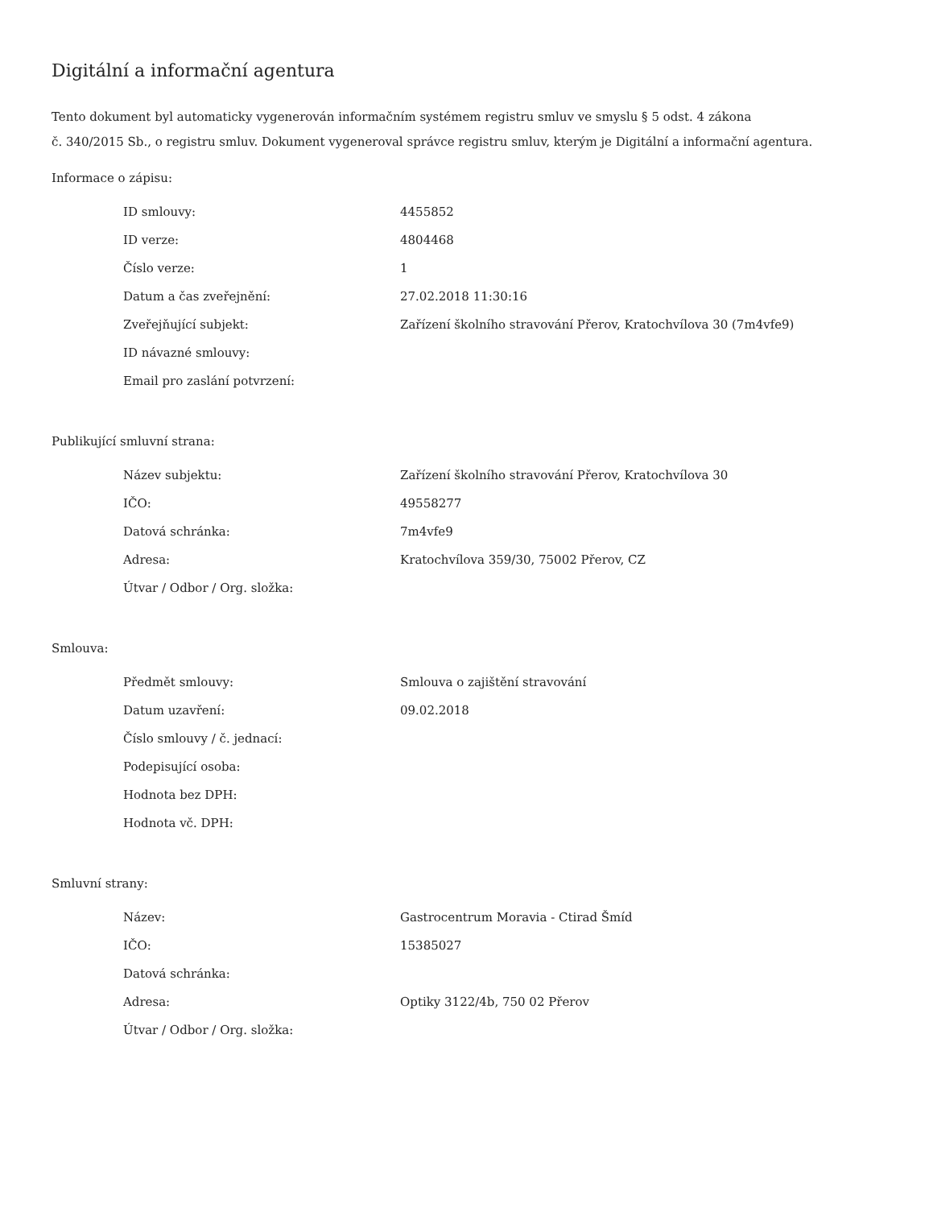Digitální a informační agentura
Tento dokument byl automaticky vygenerován informačním systémem registru smluv ve smyslu § 5 odst. 4 zákona
č. 340/2015 Sb., o registru smluv. Dokument vygeneroval správce registru smluv, kterým je Digitální a informační agentura.
Informace o zápisu:
| ID smlouvy: | 4455852 |
| ID verze: | 4804468 |
| Číslo verze: | 1 |
| Datum a čas zveřejnění: | 27.02.2018 11:30:16 |
| Zveřejňující subjekt: | Zařízení školního stravování Přerov, Kratochvílova 30 (7m4vfe9) |
| ID návazné smlouvy: | |
| Email pro zaslání potvrzení: | |
Publikující smluvní strana:
| Název subjektu: | Zařízení školního stravování Přerov, Kratochvílova 30 |
| IČO: | 49558277 |
| Datová schránka: | 7m4vfe9 |
| Adresa: | Kratochvílova 359/30, 75002 Přerov, CZ |
| Útvar / Odbor / Org. složka: | |
Smlouva:
| Předmět smlouvy: | Smlouva o zajištění stravování |
| Datum uzavření: | 09.02.2018 |
| Číslo smlouvy / č. jednací: | |
| Podepisující osoba: | |
| Hodnota bez DPH: | |
| Hodnota vč. DPH: | |
Smluvní strany:
| Název: | Gastrocentrum Moravia - Ctirad Šmíd |
| IČO: | 15385027 |
| Datová schránka: | |
| Adresa: | Optiky 3122/4b, 750 02 Přerov |
| Útvar / Odbor / Org. složka: | |